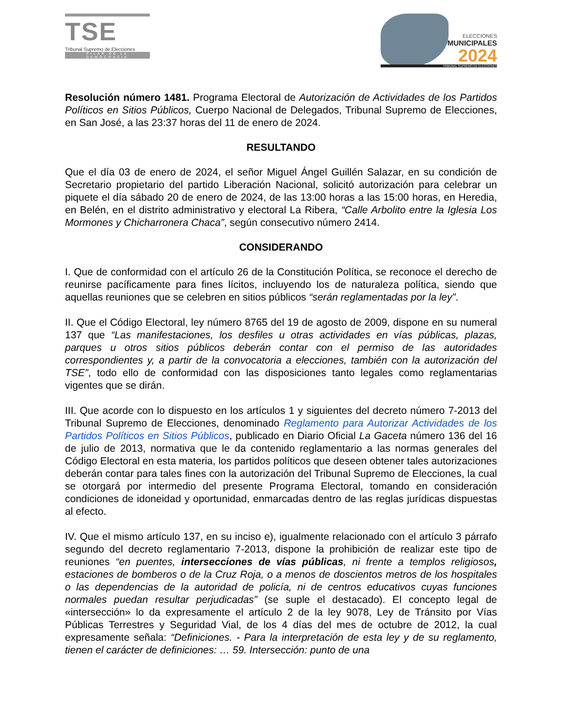TSE
Tribunal Supremo de Elecciones
PILAR DE LA DEMOCRACIA
ELECCIONES
MUNICIPALES
2024
TRIBUNAL SUPREMO DE ELECCIONES
Resolución número 1481. Programa Electoral de Autorización de Actividades de los Partidos Políticos en Sitios Públicos, Cuerpo Nacional de Delegados, Tribunal Supremo de Elecciones, en San José, a las 23:37 horas del 11 de enero de 2024.
RESULTANDO
Que el día 03 de enero de 2024, el señor Miguel Ángel Guillén Salazar, en su condición de Secretario propietario del partido Liberación Nacional, solicitó autorización para celebrar un piquete el día sábado 20 de enero de 2024, de las 13:00 horas a las 15:00 horas, en Heredia, en Belén, en el distrito administrativo y electoral La Ribera, “Calle Arbolito entre la Iglesia Los Mormones y Chicharronera Chaca”, según consecutivo número 2414.
CONSIDERANDO
I. Que de conformidad con el artículo 26 de la Constitución Política, se reconoce el derecho de reunirse pacíficamente para fines lícitos, incluyendo los de naturaleza política, siendo que aquellas reuniones que se celebren en sitios públicos “serán reglamentadas por la ley”.
II. Que el Código Electoral, ley número 8765 del 19 de agosto de 2009, dispone en su numeral 137 que “Las manifestaciones, los desfiles u otras actividades en vías públicas, plazas, parques u otros sitios públicos deberán contar con el permiso de las autoridades correspondientes y, a partir de la convocatoria a elecciones, también con la autorización del TSE”, todo ello de conformidad con las disposiciones tanto legales como reglamentarias vigentes que se dirán.
III. Que acorde con lo dispuesto en los artículos 1 y siguientes del decreto número 7-2013 del Tribunal Supremo de Elecciones, denominado Reglamento para Autorizar Actividades de los Partidos Políticos en Sitios Públicos, publicado en Diario Oficial La Gaceta número 136 del 16 de julio de 2013, normativa que le da contenido reglamentario a las normas generales del Código Electoral en esta materia, los partidos políticos que deseen obtener tales autorizaciones deberán contar para tales fines con la autorización del Tribunal Supremo de Elecciones, la cual se otorgará por intermedio del presente Programa Electoral, tomando en consideración condiciones de idoneidad y oportunidad, enmarcadas dentro de las reglas jurídicas dispuestas al efecto.
IV. Que el mismo artículo 137, en su inciso e), igualmente relacionado con el artículo 3 párrafo segundo del decreto reglamentario 7-2013, dispone la prohibición de realizar este tipo de reuniones “en puentes, intersecciones de vías públicas, ni frente a templos religiosos, estaciones de bomberos o de la Cruz Roja, o a menos de doscientos metros de los hospitales o las dependencias de la autoridad de policía, ni de centros educativos cuyas funciones normales puedan resultar perjudicadas” (se suple el destacado). El concepto legal de «intersección» lo da expresamente el artículo 2 de la ley 9078, Ley de Tránsito por Vías Públicas Terrestres y Seguridad Vial, de los 4 días del mes de octubre de 2012, la cual expresamente señala: “Definiciones. - Para la interpretación de esta ley y de su reglamento, tienen el carácter de definiciones: … 59. Intersección: punto de una